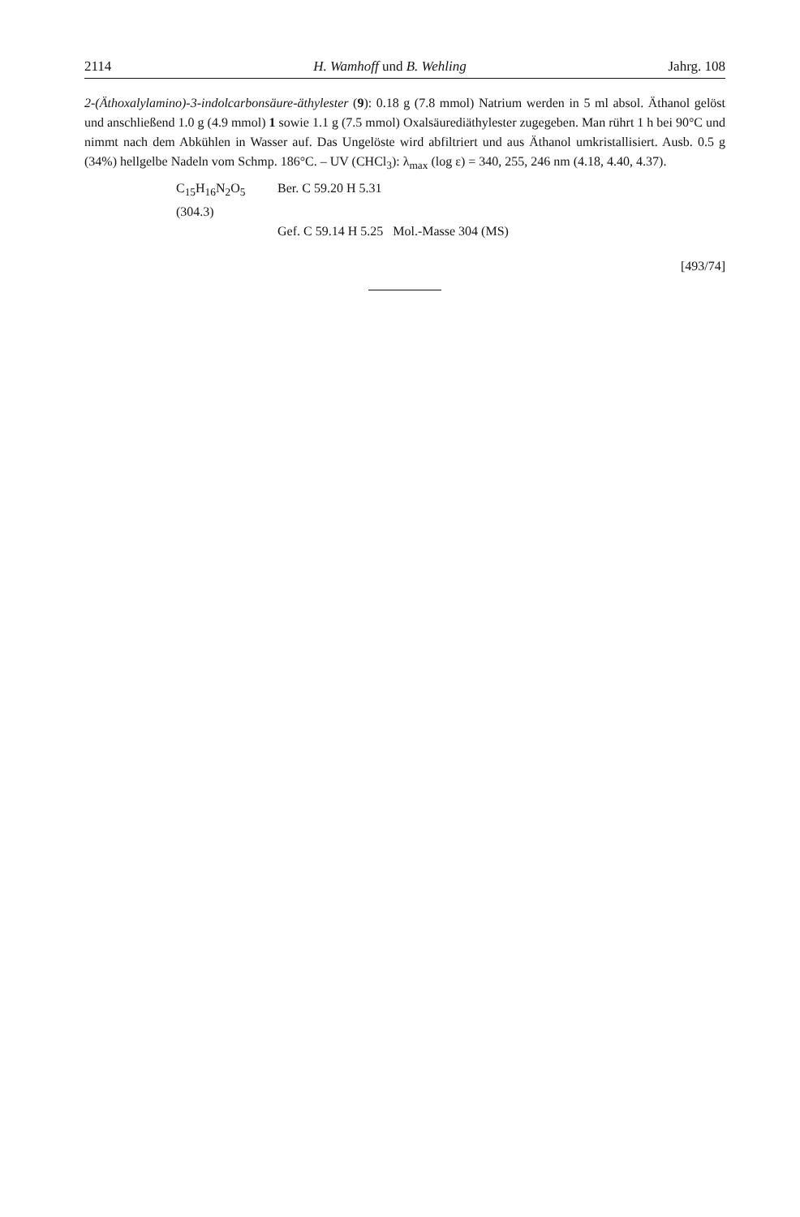2114 H. Wamhoff und B. Wehling Jahrg. 108
2-(Äthoxalylamino)-3-indolcarbonsäure-äthylester (9): 0.18 g (7.8 mmol) Natrium werden in 5 ml absol. Äthanol gelöst und anschließend 1.0 g (4.9 mmol) 1 sowie 1.1 g (7.5 mmol) Oxalsäurediäthylester zugegeben. Man rührt 1 h bei 90°C und nimmt nach dem Abkühlen in Wasser auf. Das Ungelöste wird abfiltriert und aus Äthanol umkristallisiert. Ausb. 0.5 g (34%) hellgelbe Nadeln vom Schmp. 186°C. – UV (CHCl<sub>3</sub>): λ<sub>max</sub> (log ε) = 340, 255, 246 nm (4.18, 4.40, 4.37).
C<sub>15</sub>H<sub>16</sub>N<sub>2</sub>O<sub>5</sub> (304.3) Ber. C 59.20 H 5.31 Gef. C 59.14 H 5.25 Mol.-Masse 304 (MS)
[493/74]